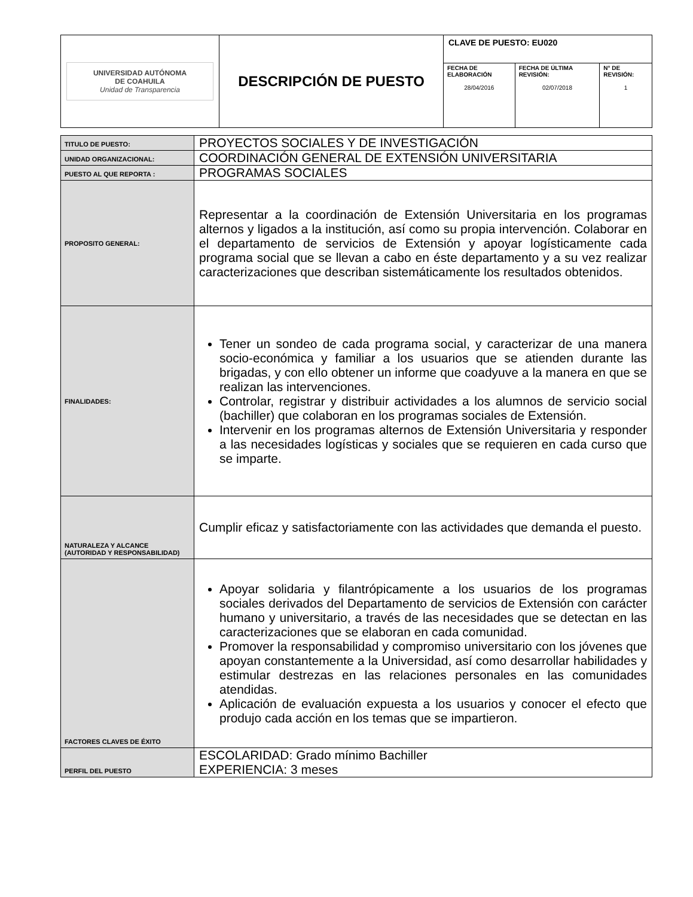| UNIVERSIDAD AUTÓNOMA DE COAHUILA Unidad de Transparencia | DESCRIPCIÓN DE PUESTO | CLAVE DE PUESTO: EU020 | | |
| | | FECHA DE ELABORACIÓN 28/04/2016 | FECHA DE ÚLTIMA REVISIÓN: 02/07/2018 | N° DE REVISIÓN: 1 |
| TITULO DE PUESTO: | PROYECTOS SOCIALES Y DE INVESTIGACIÓN |
| UNIDAD ORGANIZACIONAL: | COORDINACIÓN GENERAL DE EXTENSIÓN UNIVERSITARIA |
| PUESTO AL QUE REPORTA : | PROGRAMAS SOCIALES |
| PROPOSITO GENERAL: | Representar a la coordinación de Extensión Universitaria en los programas alternos y ligados a la institución, así como su propia intervención. Colaborar en el departamento de servicios de Extensión y apoyar logísticamente cada programa social que se llevan a cabo en éste departamento y a su vez realizar caracterizaciones que describan sistemáticamente los resultados obtenidos. |
| FINALIDADES: | Tener un sondeo de cada programa social, y caracterizar de una manera socio-económica y familiar a los usuarios que se atienden durante las brigadas, y con ello obtener un informe que coadyuve a la manera en que se realizan las intervenciones. Controlar, registrar y distribuir actividades a los alumnos de servicio social (bachiller) que colaboran en los programas sociales de Extensión. Intervenir en los programas alternos de Extensión Universitaria y responder a las necesidades logísticas y sociales que se requieren en cada curso que se imparte. |
| NATURALEZA Y ALCANCE (AUTORIDAD Y RESPONSABILIDAD) | Cumplir eficaz y satisfactoriamente con las actividades que demanda el puesto. |
| FACTORES CLAVES DE ÉXITO | Apoyar solidaria y filantrópicamente a los usuarios de los programas sociales derivados del Departamento de servicios de Extensión con carácter humano y universitario, a través de las necesidades que se detectan en las caracterizaciones que se elaboran en cada comunidad. Promover la responsabilidad y compromiso universitario con los jóvenes que apoyan constantemente a la Universidad, así como desarrollar habilidades y estimular destrezas en las relaciones personales en las comunidades atendidas. Aplicación de evaluación expuesta a los usuarios y conocer el efecto que produjo cada acción en los temas que se impartieron. |
| PERFIL DEL PUESTO | ESCOLARIDAD: Grado mínimo Bachiller EXPERIENCIA: 3 meses |